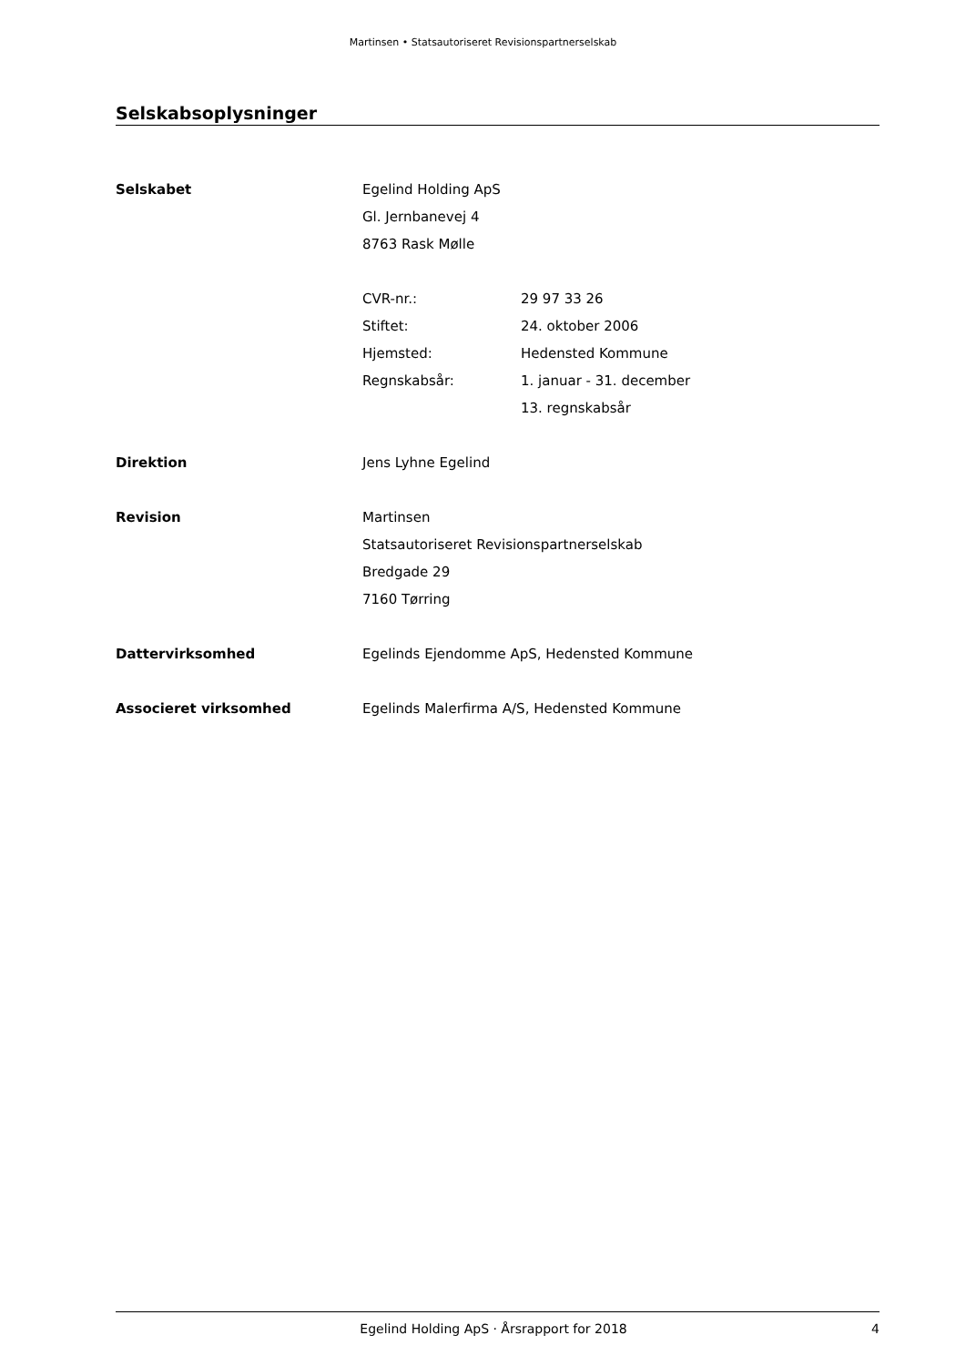Martinsen • Statsautoriseret Revisionspartnerselskab
Selskabsoplysninger
Selskabet Egelind Holding ApS
Gl. Jernbanevej 4
8763 Rask Mølle
CVR-nr.: 29 97 33 26
Stiftet: 24. oktober 2006
Hjemsted: Hedensted Kommune
Regnskabsår: 1. januar - 31. december
13. regnskabsår
Direktion Jens Lyhne Egelind
Revision Martinsen
Statsautoriseret Revisionspartnerselskab
Bredgade 29
7160 Tørring
Dattervirksomhed Egelinds Ejendomme ApS, Hedensted Kommune
Associeret virksomhed Egelinds Malerfirma A/S, Hedensted Kommune
Egelind Holding ApS · Årsrapport for 2018
4